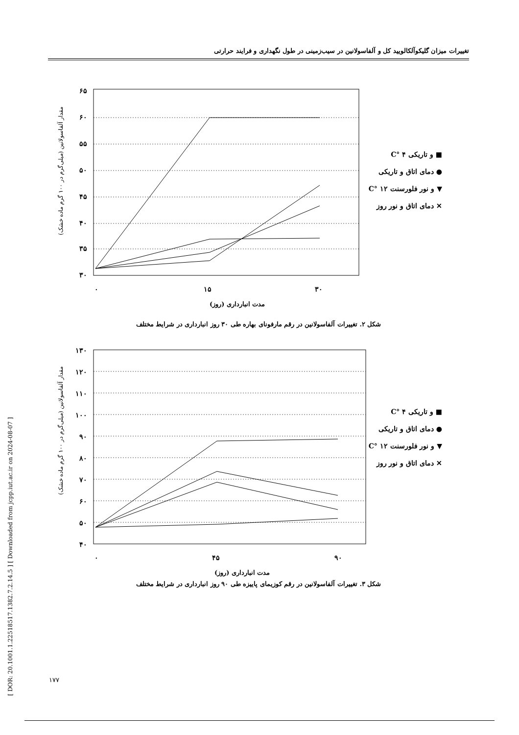تغییرات میزان گلیکوآلکالویید کل و آلفاسولانین در سیب‌زمینی در طول نگهداری و فرایند حرارتی
[ DOR: 20.1001.1.22518517.1382.7.2.14.5 ] [ Downloaded from jcpp.iut.ac.ir on 2024-08-07 ]
مقدار آلفاسولانین (میلی‌گرم در ۱۰۰ گرم ماده خشک)
۶۵
۶۰
۵۵
۵۰
۴۵
۴۰
۳۵
۳۰
۰
۱۵
۳۰
مدت انبارداری (روز)
C° ۴ و تاریکی ■
دمای اتاق و تاریکی ●
C° ۱۲ و نور فلورسنت ▼
دمای اتاق و نور روز ✕
شکل ۲. تغییرات آلفاسولانین در رقم مارفونای بهاره طی ۳۰ روز انبارداری در شرایط مختلف
مقدار آلفاسولانین (میلی‌گرم در ۱۰۰ گرم ماده خشک)
۱۳۰
۱۲۰
۱۱۰
۱۰۰
۹۰
۸۰
۷۰
۶۰
۵۰
۴۰
۰
۴۵
۹۰
مدت انبارداری (روز)
C° ۴ و تاریکی ■
دمای اتاق و تاریکی ●
C° ۱۲ و نور فلورسنت ▼
دمای اتاق و نور روز ✕
شکل ۳. تغییرات آلفاسولانین در رقم کوزیمای پاییزه طی ۹۰ روز انبارداری در شرایط مختلف
۱۷۷